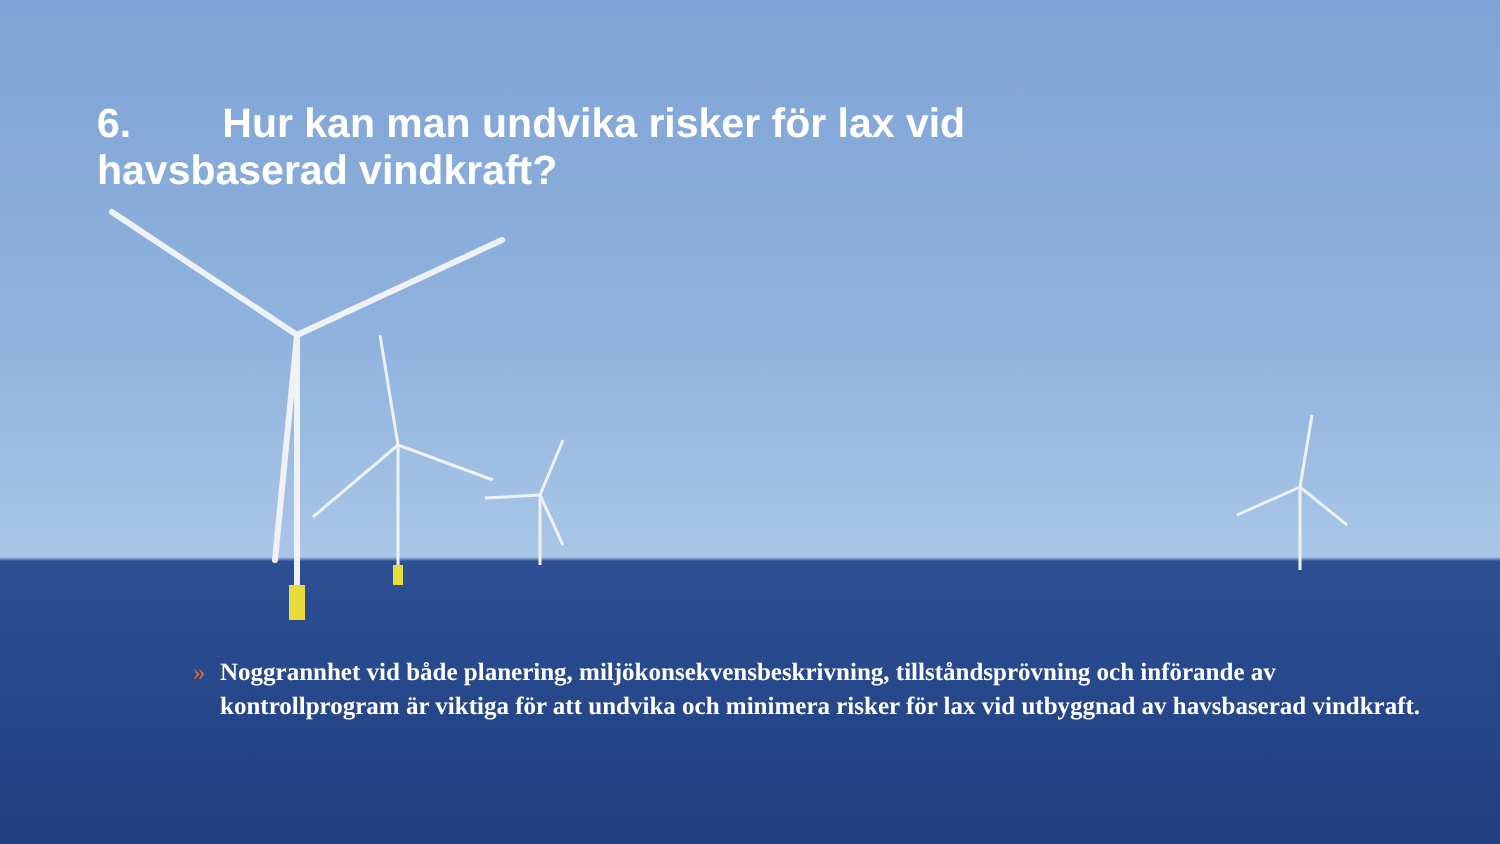6. Hur kan man undvika risker för lax vid havsbaserad vindkraft?
» Noggrannhet vid både planering, miljökonsekvensbeskrivning, tillståndsprövning och införande av kontrollprogram är viktiga för att undvika och minimera risker för lax vid utbyggnad av havsbaserad vindkraft.